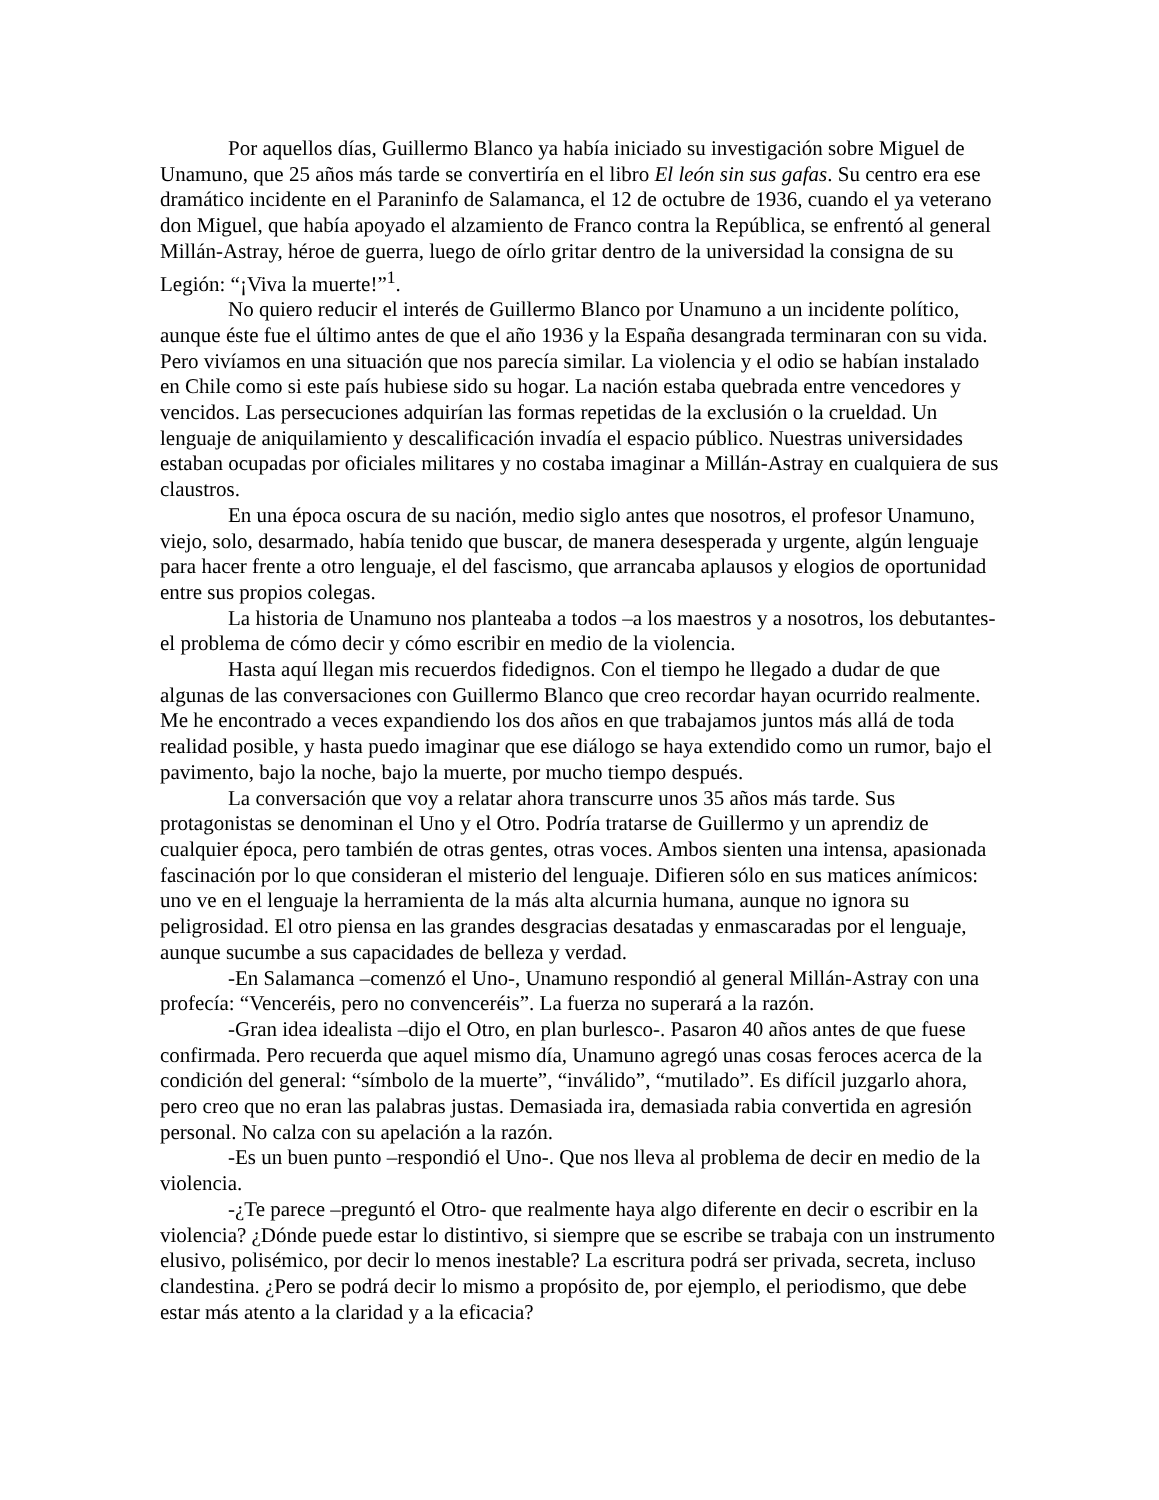Por aquellos días, Guillermo Blanco ya había iniciado su investigación sobre Miguel de Unamuno, que 25 años más tarde se convertiría en el libro El león sin sus gafas. Su centro era ese dramático incidente en el Paraninfo de Salamanca, el 12 de octubre de 1936, cuando el ya veterano don Miguel, que había apoyado el alzamiento de Franco contra la República, se enfrentó al general Millán-Astray, héroe de guerra, luego de oírlo gritar dentro de la universidad la consigna de su Legión: “¡Viva la muerte!”<sup>1</sup>.
No quiero reducir el interés de Guillermo Blanco por Unamuno a un incidente político, aunque éste fue el último antes de que el año 1936 y la España desangrada terminaran con su vida. Pero vivíamos en una situación que nos parecía similar. La violencia y el odio se habían instalado en Chile como si este país hubiese sido su hogar. La nación estaba quebrada entre vencedores y vencidos. Las persecuciones adquirían las formas repetidas de la exclusión o la crueldad. Un lenguaje de aniquilamiento y descalificación invadía el espacio público. Nuestras universidades estaban ocupadas por oficiales militares y no costaba imaginar a Millán-Astray en cualquiera de sus claustros.
En una época oscura de su nación, medio siglo antes que nosotros, el profesor Unamuno, viejo, solo, desarmado, había tenido que buscar, de manera desesperada y urgente, algún lenguaje para hacer frente a otro lenguaje, el del fascismo, que arrancaba aplausos y elogios de oportunidad entre sus propios colegas.
La historia de Unamuno nos planteaba a todos –a los maestros y a nosotros, los debutantes- el problema de cómo decir y cómo escribir en medio de la violencia.
Hasta aquí llegan mis recuerdos fidedignos. Con el tiempo he llegado a dudar de que algunas de las conversaciones con Guillermo Blanco que creo recordar hayan ocurrido realmente. Me he encontrado a veces expandiendo los dos años en que trabajamos juntos más allá de toda realidad posible, y hasta puedo imaginar que ese diálogo se haya extendido como un rumor, bajo el pavimento, bajo la noche, bajo la muerte, por mucho tiempo después.
La conversación que voy a relatar ahora transcurre unos 35 años más tarde. Sus protagonistas se denominan el Uno y el Otro. Podría tratarse de Guillermo y un aprendiz de cualquier época, pero también de otras gentes, otras voces. Ambos sienten una intensa, apasionada fascinación por lo que consideran el misterio del lenguaje. Difieren sólo en sus matices anímicos: uno ve en el lenguaje la herramienta de la más alta alcurnia humana, aunque no ignora su peligrosidad. El otro piensa en las grandes desgracias desatadas y enmascaradas por el lenguaje, aunque sucumbe a sus capacidades de belleza y verdad.
-En Salamanca –comenzó el Uno-, Unamuno respondió al general Millán-Astray con una profecía: “Venceréis, pero no convenceréis”. La fuerza no superará a la razón.
-Gran idea idealista –dijo el Otro, en plan burlesco-. Pasaron 40 años antes de que fuese confirmada. Pero recuerda que aquel mismo día, Unamuno agregó unas cosas feroces acerca de la condición del general: “símbolo de la muerte”, “inválido”, “mutilado”. Es difícil juzgarlo ahora, pero creo que no eran las palabras justas. Demasiada ira, demasiada rabia convertida en agresión personal. No calza con su apelación a la razón.
-Es un buen punto –respondió el Uno-. Que nos lleva al problema de decir en medio de la violencia.
-¿Te parece –preguntó el Otro- que realmente haya algo diferente en decir o escribir en la violencia? ¿Dónde puede estar lo distintivo, si siempre que se escribe se trabaja con un instrumento elusivo, polisémico, por decir lo menos inestable? La escritura podrá ser privada, secreta, incluso clandestina. ¿Pero se podrá decir lo mismo a propósito de, por ejemplo, el periodismo, que debe estar más atento a la claridad y a la eficacia?